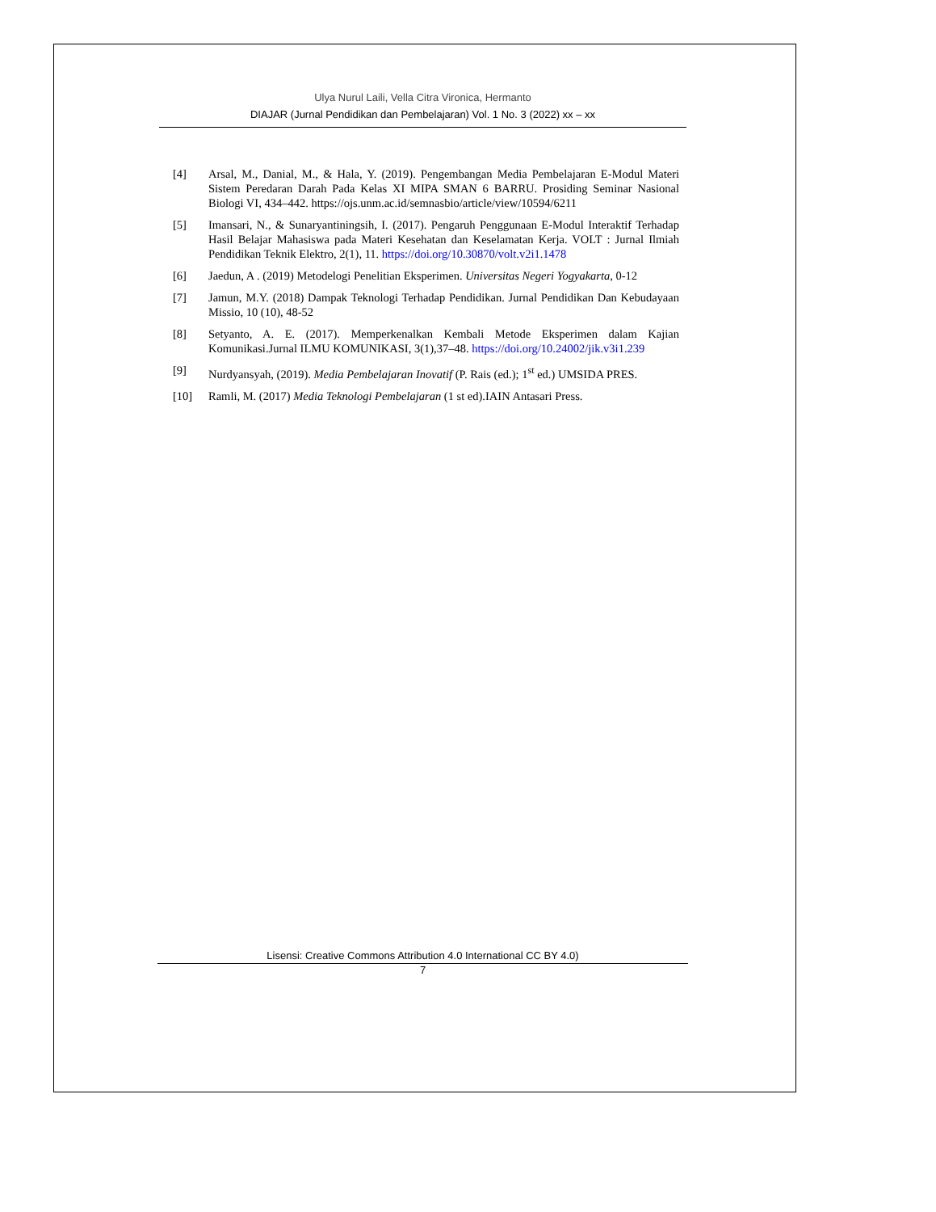Ulya Nurul Laili, Vella Citra Vironica, Hermanto
DIAJAR (Jurnal Pendidikan dan Pembelajaran) Vol. 1 No. 3 (2022) xx – xx
[4] Arsal, M., Danial, M., & Hala, Y. (2019). Pengembangan Media Pembelajaran E-Modul Materi Sistem Peredaran Darah Pada Kelas XI MIPA SMAN 6 BARRU. Prosiding Seminar Nasional Biologi VI, 434–442. https://ojs.unm.ac.id/semnasbio/article/view/10594/6211
[5] Imansari, N., & Sunaryantiningsih, I. (2017). Pengaruh Penggunaan E-Modul Interaktif Terhadap Hasil Belajar Mahasiswa pada Materi Kesehatan dan Keselamatan Kerja. VOLT : Jurnal Ilmiah Pendidikan Teknik Elektro, 2(1), 11. https://doi.org/10.30870/volt.v2i1.1478
[6] Jaedun, A . (2019) Metodelogi Penelitian Eksperimen. Universitas Negeri Yogyakarta, 0-12
[7] Jamun, M.Y. (2018) Dampak Teknologi Terhadap Pendidikan. Jurnal Pendidikan Dan Kebudayaan Missio, 10 (10), 48-52
[8] Setyanto, A. E. (2017). Memperkenalkan Kembali Metode Eksperimen dalam Kajian Komunikasi.Jurnal ILMU KOMUNIKASI, 3(1),37–48. https://doi.org/10.24002/jik.v3i1.239
[9] Nurdyansyah, (2019). Media Pembelajaran Inovatif (P. Rais (ed.); 1<sup>st</sup> ed.) UMSIDA PRES.
[10] Ramli, M. (2017) Media Teknologi Pembelajaran (1 st ed).IAIN Antasari Press.
Lisensi: Creative Commons Attribution 4.0 International CC BY 4.0)
7